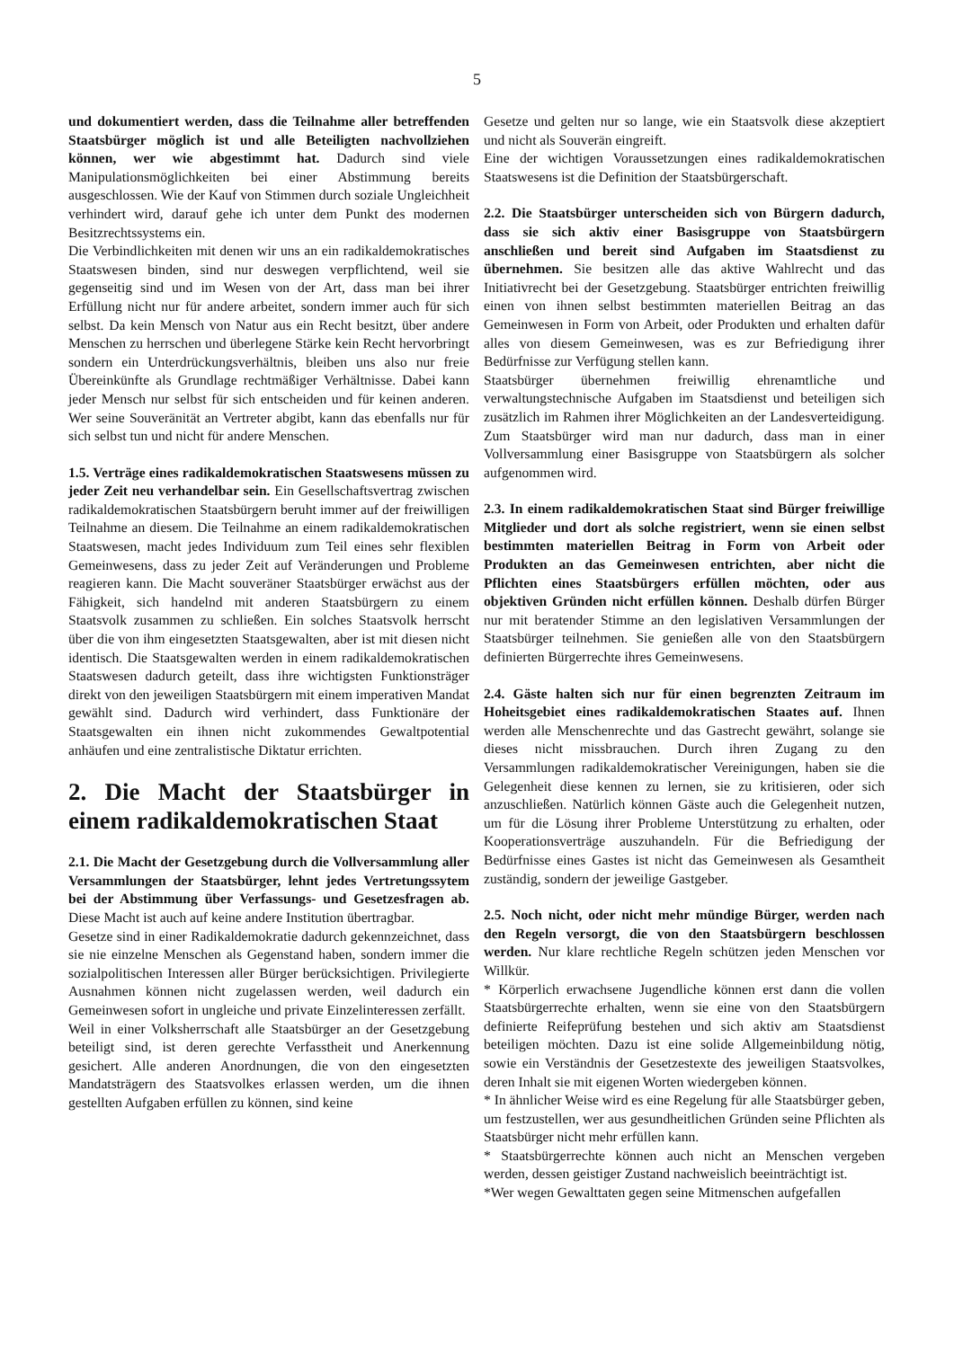5
und dokumentiert werden, dass die Teilnahme aller betreffenden Staatsbürger möglich ist und alle Beteiligten nachvollziehen können, wer wie abgestimmt hat. Dadurch sind viele Manipulationsmöglichkeiten bei einer Abstimmung bereits ausgeschlossen. Wie der Kauf von Stimmen durch soziale Ungleichheit verhindert wird, darauf gehe ich unter dem Punkt des modernen Besitzrechtssystems ein.
Die Verbindlichkeiten mit denen wir uns an ein radikaldemokratisches Staatswesen binden, sind nur deswegen verpflichtend, weil sie gegenseitig sind und im Wesen von der Art, dass man bei ihrer Erfüllung nicht nur für andere arbeitet, sondern immer auch für sich selbst. Da kein Mensch von Natur aus ein Recht besitzt, über andere Menschen zu herrschen und überlegene Stärke kein Recht hervorbringt sondern ein Unterdrückungsverhältnis, bleiben uns also nur freie Übereinkünfte als Grundlage rechtmäßiger Verhältnisse. Dabei kann jeder Mensch nur selbst für sich entscheiden und für keinen anderen. Wer seine Souveränität an Vertreter abgibt, kann das ebenfalls nur für sich selbst tun und nicht für andere Menschen.
1.5. Verträge eines radikaldemokratischen Staatswesens müssen zu jeder Zeit neu verhandelbar sein. Ein Gesellschaftsvertrag zwischen radikaldemokratischen Staatsbürgern beruht immer auf der freiwilligen Teilnahme an diesem. Die Teilnahme an einem radikaldemokratischen Staatswesen, macht jedes Individuum zum Teil eines sehr flexiblen Gemeinwesens, dass zu jeder Zeit auf Veränderungen und Probleme reagieren kann. Die Macht souveräner Staatsbürger erwächst aus der Fähigkeit, sich handelnd mit anderen Staatsbürgern zu einem Staatsvolk zusammen zu schließen. Ein solches Staatsvolk herrscht über die von ihm eingesetzten Staatsgewalten, aber ist mit diesen nicht identisch. Die Staatsgewalten werden in einem radikaldemokratischen Staatswesen dadurch geteilt, dass ihre wichtigsten Funktionsträger direkt von den jeweiligen Staatsbürgern mit einem imperativen Mandat gewählt sind. Dadurch wird verhindert, dass Funktionäre der Staatsgewalten ein ihnen nicht zukommendes Gewaltpotential anhäufen und eine zentralistische Diktatur errichten.
2. Die Macht der Staatsbürger in einem radikaldemokratischen Staat
2.1. Die Macht der Gesetzgebung durch die Vollversammlung aller Versammlungen der Staatsbürger, lehnt jedes Vertretungssytem bei der Abstimmung über Verfassungs- und Gesetzesfragen ab. Diese Macht ist auch auf keine andere Institution übertragbar.
Gesetze sind in einer Radikaldemokratie dadurch gekennzeichnet, dass sie nie einzelne Menschen als Gegenstand haben, sondern immer die sozialpolitischen Interessen aller Bürger berücksichtigen. Privilegierte Ausnahmen können nicht zugelassen werden, weil dadurch ein Gemeinwesen sofort in ungleiche und private Einzelinteressen zerfällt.
Weil in einer Volksherrschaft alle Staatsbürger an der Gesetzgebung beteiligt sind, ist deren gerechte Verfasstheit und Anerkennung gesichert. Alle anderen Anordnungen, die von den eingesetzten Mandatsträgern des Staatsvolkes erlassen werden, um die ihnen gestellten Aufgaben erfüllen zu können, sind keine
Gesetze und gelten nur so lange, wie ein Staatsvolk diese akzeptiert und nicht als Souverän eingreift.
Eine der wichtigen Voraussetzungen eines radikaldemokratischen Staatswesens ist die Definition der Staatsbürgerschaft.
2.2. Die Staatsbürger unterscheiden sich von Bürgern dadurch, dass sie sich aktiv einer Basisgruppe von Staatsbürgern anschließen und bereit sind Aufgaben im Staatsdienst zu übernehmen. Sie besitzen alle das aktive Wahlrecht und das Initiativrecht bei der Gesetzgebung. Staatsbürger entrichten freiwillig einen von ihnen selbst bestimmten materiellen Beitrag an das Gemeinwesen in Form von Arbeit, oder Produkten und erhalten dafür alles von diesem Gemeinwesen, was es zur Befriedigung ihrer Bedürfnisse zur Verfügung stellen kann.
Staatsbürger übernehmen freiwillig ehrenamtliche und verwaltungstechnische Aufgaben im Staatsdienst und beteiligen sich zusätzlich im Rahmen ihrer Möglichkeiten an der Landesverteidigung. Zum Staatsbürger wird man nur dadurch, dass man in einer Vollversammlung einer Basisgruppe von Staatsbürgern als solcher aufgenommen wird.
2.3. In einem radikaldemokratischen Staat sind Bürger freiwillige Mitglieder und dort als solche registriert, wenn sie einen selbst bestimmten materiellen Beitrag in Form von Arbeit oder Produkten an das Gemeinwesen entrichten, aber nicht die Pflichten eines Staatsbürgers erfüllen möchten, oder aus objektiven Gründen nicht erfüllen können. Deshalb dürfen Bürger nur mit beratender Stimme an den legislativen Versammlungen der Staatsbürger teilnehmen. Sie genießen alle von den Staatsbürgern definierten Bürgerrechte ihres Gemeinwesens.
2.4. Gäste halten sich nur für einen begrenzten Zeitraum im Hoheitsgebiet eines radikaldemokratischen Staates auf. Ihnen werden alle Menschenrechte und das Gastrecht gewährt, solange sie dieses nicht missbrauchen. Durch ihren Zugang zu den Versammlungen radikaldemokratischer Vereinigungen, haben sie die Gelegenheit diese kennen zu lernen, sie zu kritisieren, oder sich anzuschließen. Natürlich können Gäste auch die Gelegenheit nutzen, um für die Lösung ihrer Probleme Unterstützung zu erhalten, oder Kooperationsverträge auszuhandeln. Für die Befriedigung der Bedürfnisse eines Gastes ist nicht das Gemeinwesen als Gesamtheit zuständig, sondern der jeweilige Gastgeber.
2.5. Noch nicht, oder nicht mehr mündige Bürger, werden nach den Regeln versorgt, die von den Staatsbürgern beschlossen werden. Nur klare rechtliche Regeln schützen jeden Menschen vor Willkür.
* Körperlich erwachsene Jugendliche können erst dann die vollen Staatsbürgerrechte erhalten, wenn sie eine von den Staatsbürgern definierte Reifeprüfung bestehen und sich aktiv am Staatsdienst beteiligen möchten. Dazu ist eine solide Allgemeinbildung nötig, sowie ein Verständnis der Gesetzestexte des jeweiligen Staatsvolkes, deren Inhalt sie mit eigenen Worten wiedergeben können.
* In ähnlicher Weise wird es eine Regelung für alle Staatsbürger geben, um festzustellen, wer aus gesundheitlichen Gründen seine Pflichten als Staatsbürger nicht mehr erfüllen kann.
* Staatsbürgerrechte können auch nicht an Menschen vergeben werden, dessen geistiger Zustand nachweislich beeinträchtigt ist.
*Wer wegen Gewalttaten gegen seine Mitmenschen aufgefallen